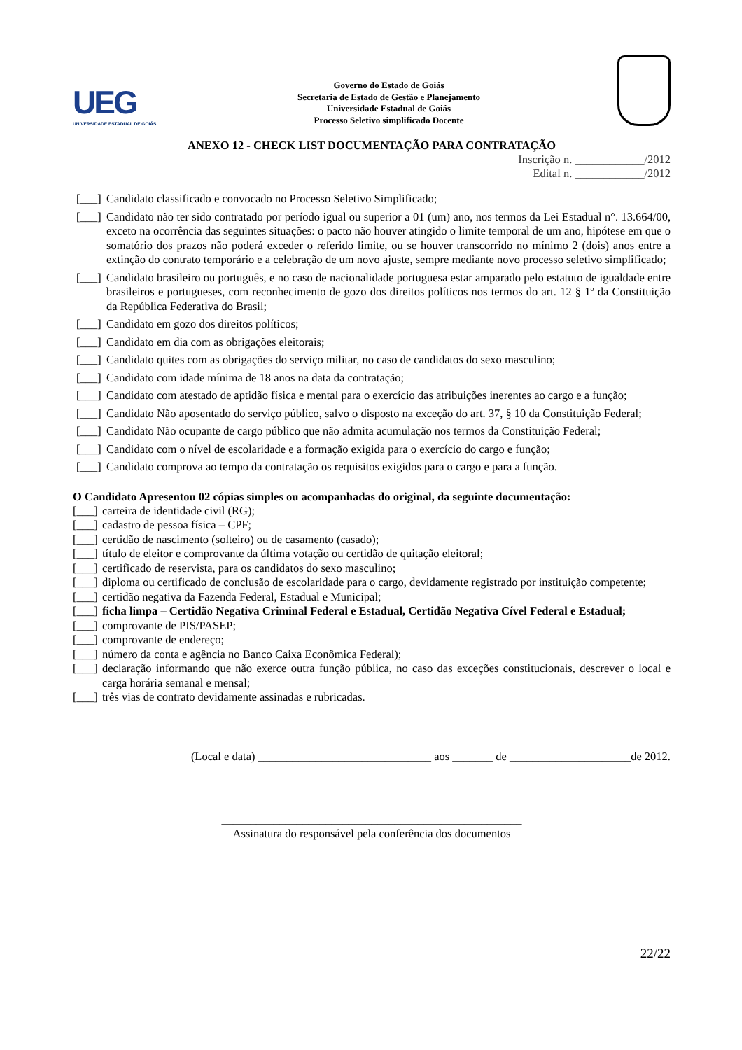UEG
UNIVERSIDADE ESTADUAL DE GOIÁS
Governo do Estado de Goiás
Secretaria de Estado de Gestão e Planejamento
Universidade Estadual de Goiás
Processo Seletivo simplificado Docente
ANEXO 12 - CHECK LIST DOCUMENTAÇÃO PARA CONTRATAÇÃO
Inscrição n. ____________/2012
Edital n. ____________/2012
[___] Candidato classificado e convocado no Processo Seletivo Simplificado;
[___] Candidato não ter sido contratado por período igual ou superior a 01 (um) ano, nos termos da Lei Estadual n°. 13.664/00, exceto na ocorrência das seguintes situações: o pacto não houver atingido o limite temporal de um ano, hipótese em que o somatório dos prazos não poderá exceder o referido limite, ou se houver transcorrido no mínimo 2 (dois) anos entre a extinção do contrato temporário e a celebração de um novo ajuste, sempre mediante novo processo seletivo simplificado;
[___] Candidato brasileiro ou português, e no caso de nacionalidade portuguesa estar amparado pelo estatuto de igualdade entre brasileiros e portugueses, com reconhecimento de gozo dos direitos políticos nos termos do art. 12 § 1º da Constituição da República Federativa do Brasil;
[___] Candidato em gozo dos direitos políticos;
[___] Candidato em dia com as obrigações eleitorais;
[___] Candidato quites com as obrigações do serviço militar, no caso de candidatos do sexo masculino;
[___] Candidato com idade mínima de 18 anos na data da contratação;
[___] Candidato com atestado de aptidão física e mental para o exercício das atribuições inerentes ao cargo e a função;
[___] Candidato Não aposentado do serviço público, salvo o disposto na exceção do art. 37, § 10 da Constituição Federal;
[___] Candidato Não ocupante de cargo público que não admita acumulação nos termos da Constituição Federal;
[___] Candidato com o nível de escolaridade e a formação exigida para o exercício do cargo e função;
[___] Candidato comprova ao tempo da contratação os requisitos exigidos para o cargo e para a função.
O Candidato Apresentou 02 cópias simples ou acompanhadas do original, da seguinte documentação:
[___] carteira de identidade civil (RG);
[___] cadastro de pessoa física – CPF;
[___] certidão de nascimento (solteiro) ou de casamento (casado);
[___] título de eleitor e comprovante da última votação ou certidão de quitação eleitoral;
[___] certificado de reservista, para os candidatos do sexo masculino;
[___] diploma ou certificado de conclusão de escolaridade para o cargo, devidamente registrado por instituição competente;
[___] certidão negativa da Fazenda Federal, Estadual e Municipal;
[___] ficha limpa – Certidão Negativa Criminal Federal e Estadual, Certidão Negativa Cível Federal e Estadual;
[___] comprovante de PIS/PASEP;
[___] comprovante de endereço;
[___] número da conta e agência no Banco Caixa Econômica Federal);
[___] declaração informando que não exerce outra função pública, no caso das exceções constitucionais, descrever o local e carga horária semanal e mensal;
[___] três vias de contrato devidamente assinadas e rubricadas.
(Local e data) ______________________________ aos _______ de _____________________de 2012.
____________________________________________________
Assinatura do responsável pela conferência dos documentos
22/22